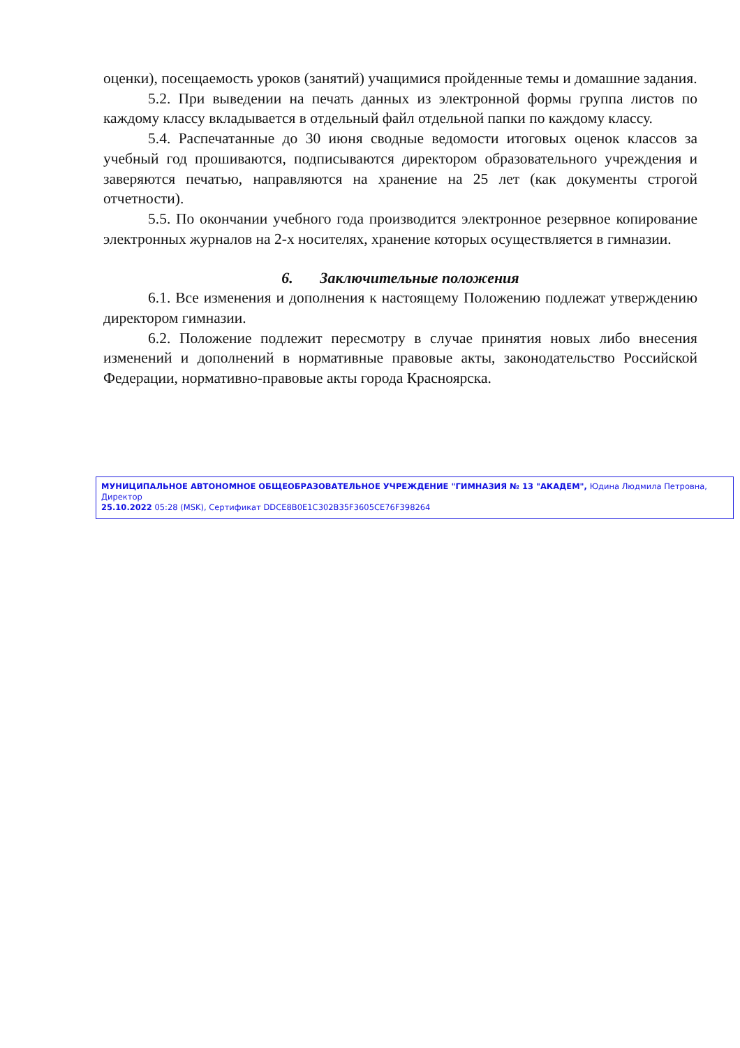оценки), посещаемость уроков (занятий) учащимися пройденные темы и домашние задания.
5.2. При выведении на печать данных из электронной формы группа листов по каждому классу вкладывается в отдельный файл отдельной папки по каждому классу.
5.4. Распечатанные до 30 июня сводные ведомости итоговых оценок классов за учебный год прошиваются, подписываются директором образовательного учреждения и заверяются печатью, направляются на хранение на 25 лет (как документы строгой отчетности).
5.5. По окончании учебного года производится электронное резервное копирование электронных журналов на 2-х носителях, хранение которых осуществляется в гимназии.
6. Заключительные положения
6.1. Все изменения и дополнения к настоящему Положению подлежат утверждению директором гимназии.
6.2. Положение подлежит пересмотру в случае принятия новых либо внесения изменений и дополнений в нормативные правовые акты, законодательство Российской Федерации, нормативно-правовые акты города Красноярска.
МУНИЦИПАЛЬНОЕ АВТОНОМНОЕ ОБЩЕОБРАЗОВАТЕЛЬНОЕ УЧРЕЖДЕНИЕ "ГИМНАЗИЯ № 13 "АКАДЕМ", Юдина Людмила Петровна, Директор
25.10.2022 05:28 (MSK), Сертификат DDCE8B0E1C302B35F3605CE76F398264